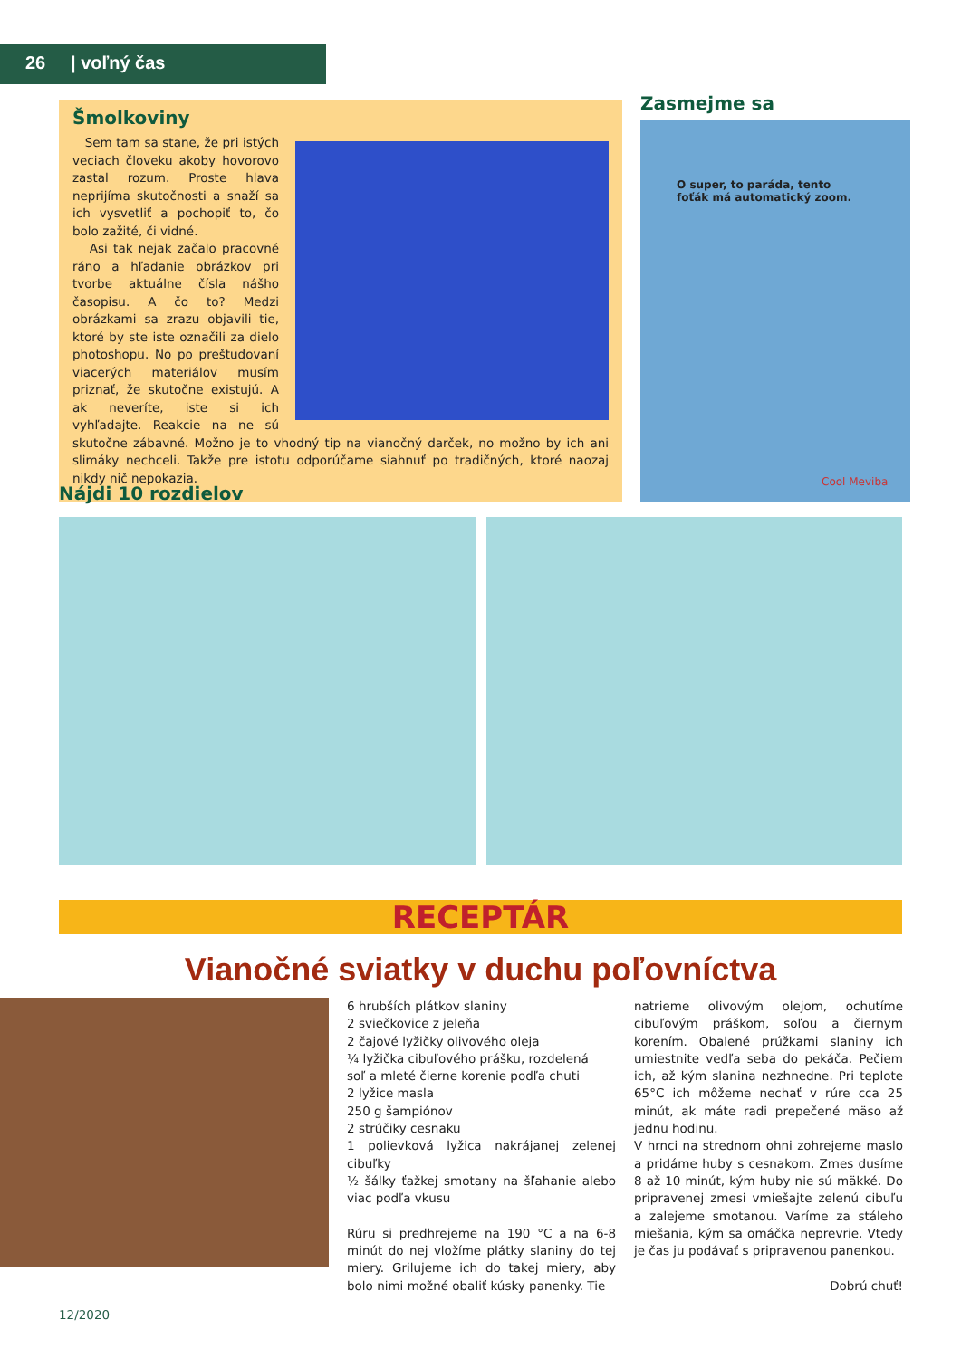26 | voľný čas
Šmolkoviny
Sem tam sa stane, že pri istých veciach človeku akoby hovorovo zastal rozum. Proste hlava neprijíma skutočnosti a snaží sa ich vysvetliť a pochopiť to, čo bolo zažité, či vidné.
Asi tak nejak začalo pracovné ráno a hľadanie obrázkov pri tvorbe aktuálne čísla nášho časopisu. A čo to? Medzi obrázkami sa zrazu objavili tie, ktoré by ste iste označili za dielo photoshopu. No po preštudovaní viacerých materiálov musím priznať, že skutočne existujú. A ak neveríte, iste si ich vyhľadajte. Reakcie na ne sú skutočne zábavné. Možno je to vhodný tip na vianočný darček, no možno by ich ani slimáky nechceli. Takže pre istotu odporúčame siahnuť po tradičných, ktoré naozaj nikdy nič nepokazia.
Zasmejme sa
O super, to paráda, tento
foťák má automatický zoom.
Cool Meviba
Nájdi 10 rozdielov
RECEPTÁR
Vianočné sviatky v duchu poľovníctva
6 hrubších plátkov slaniny
2 sviečkovice z jeleňa
2 čajové lyžičky olivového oleja
¼ lyžička cibuľového prášku, rozdelená
soľ a mleté čierne korenie podľa chuti
2 lyžice masla
250 g šampiónov
2 strúčiky cesnaku
1 polievková lyžica nakrájanej zelenej cibuľky
½ šálky ťažkej smotany na šľahanie alebo viac podľa vkusu
Rúru si predhrejeme na 190 °C a na 6-8 minút do nej vložíme plátky slaniny do tej miery. Grilujeme ich do takej miery, aby bolo nimi možné obaliť kúsky panenky. Tie
natrieme olivovým olejom, ochutíme cibuľovým práškom, soľou a čiernym korením. Obalené prúžkami slaniny ich umiestnite vedľa seba do pekáča. Pečiem ich, až kým slanina nezhnedne. Pri teplote 65°C ich môžeme nechať v rúre cca 25 minút, ak máte radi prepečené mäso až jednu hodinu.
V hrnci na strednom ohni zohrejeme maslo a pridáme huby s cesnakom. Zmes dusíme 8 až 10 minút, kým huby nie sú mäkké. Do pripravenej zmesi vmiešajte zelenú cibuľu a zalejeme smotanou. Varíme za stáleho miešania, kým sa omáčka neprevrie. Vtedy je čas ju podávať s pripravenou panenkou.
Dobrú chuť!
12/2020